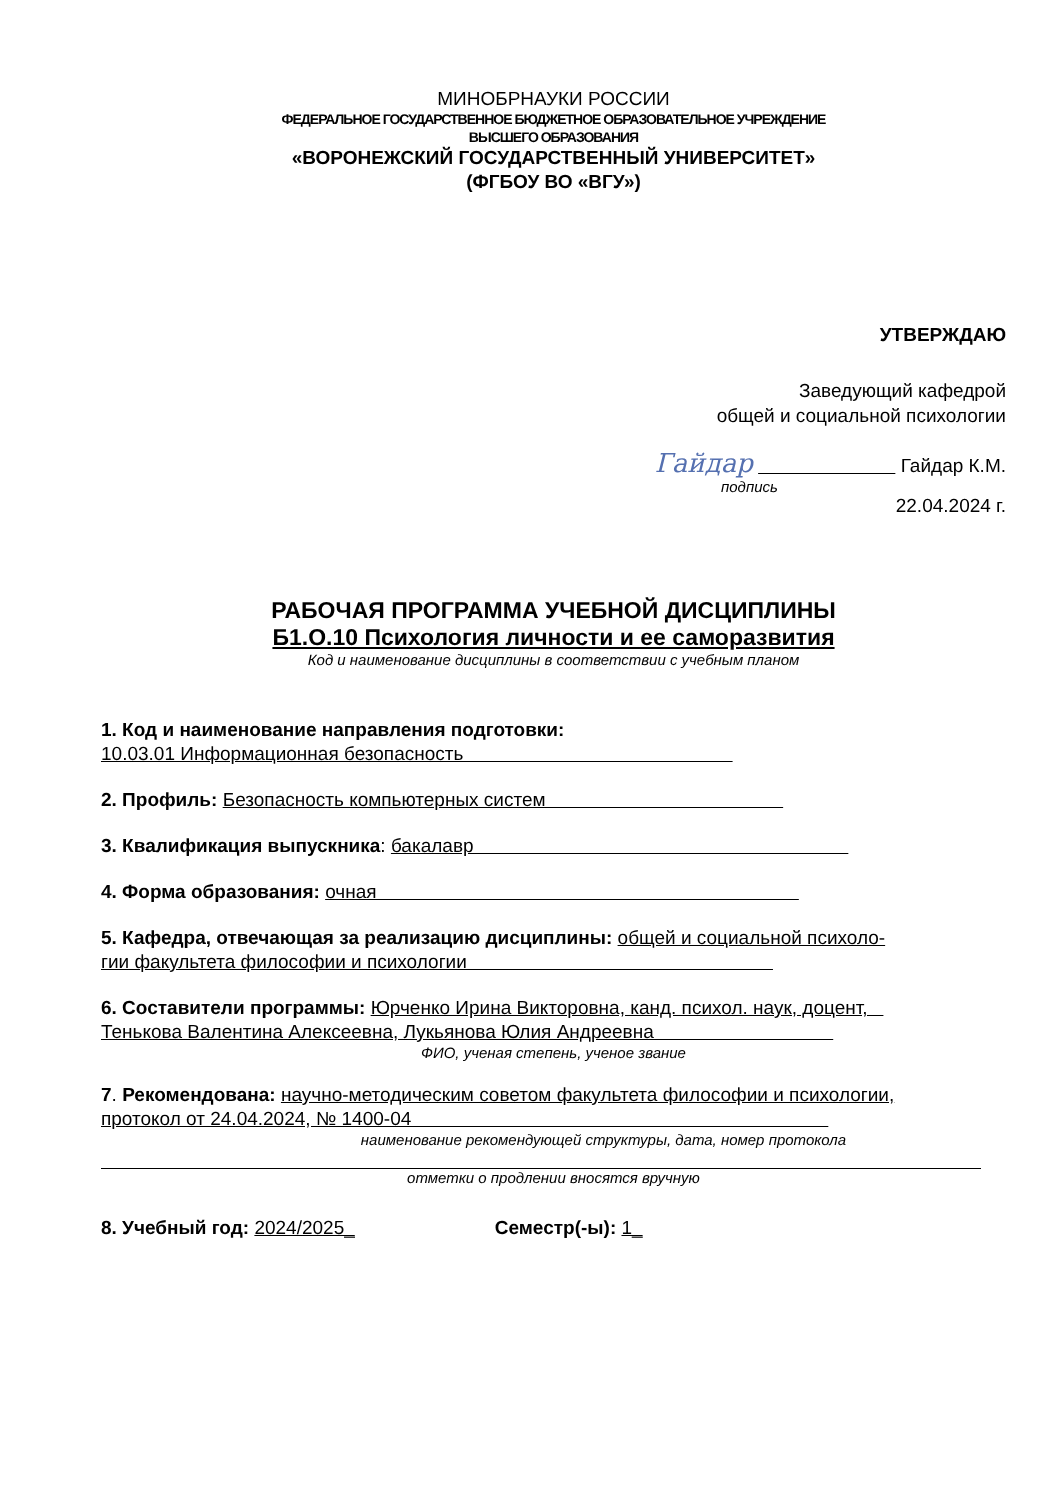МИНОБРНАУКИ РОССИИ
ФЕДЕРАЛЬНОЕ ГОСУДАРСТВЕННОЕ БЮДЖЕТНОЕ ОБРАЗОВАТЕЛЬНОЕ УЧРЕЖДЕНИЕ
ВЫСШЕГО ОБРАЗОВАНИЯ
«ВОРОНЕЖСКИЙ ГОСУДАРСТВЕННЫЙ УНИВЕРСИТЕТ»
(ФГБОУ ВО «ВГУ»)
УТВЕРЖДАЮ
Заведующий кафедрой
общей и социальной психологии
Гaйдap Гайдар К.М.
подпись
22.04.2024 г.
РАБОЧАЯ ПРОГРАММА УЧЕБНОЙ ДИСЦИПЛИНЫ
Б1.О.10 Психология личности и ее саморазвития
Код и наименование дисциплины в соответствии с учебным планом
1. Код и наименование направления подготовки:
10.03.01 Информационная безопасность
2. Профиль: Безопасность компьютерных систем
3. Квалификация выпускника: бакалавр
4. Форма образования: очная
5. Кафедра, отвечающая за реализацию дисциплины: общей и социальной психоло-
гии факультета философии и психологии
6. Составители программы: Юрченко Ирина Викторовна, канд. психол. наук, доцент,
Тенькова Валентина Алексеевна, Лукьянова Юлия Андреевна
ФИО, ученая степень, ученое звание
7. Рекомендована: научно-методическим советом факультета философии и психологии,
протокол от 24.04.2024, № 1400-04
наименование рекомендующей структуры, дата, номер протокола
отметки о продлении вносятся вручную
8. Учебный год: 2024/2025_ Семестр(-ы): 1_